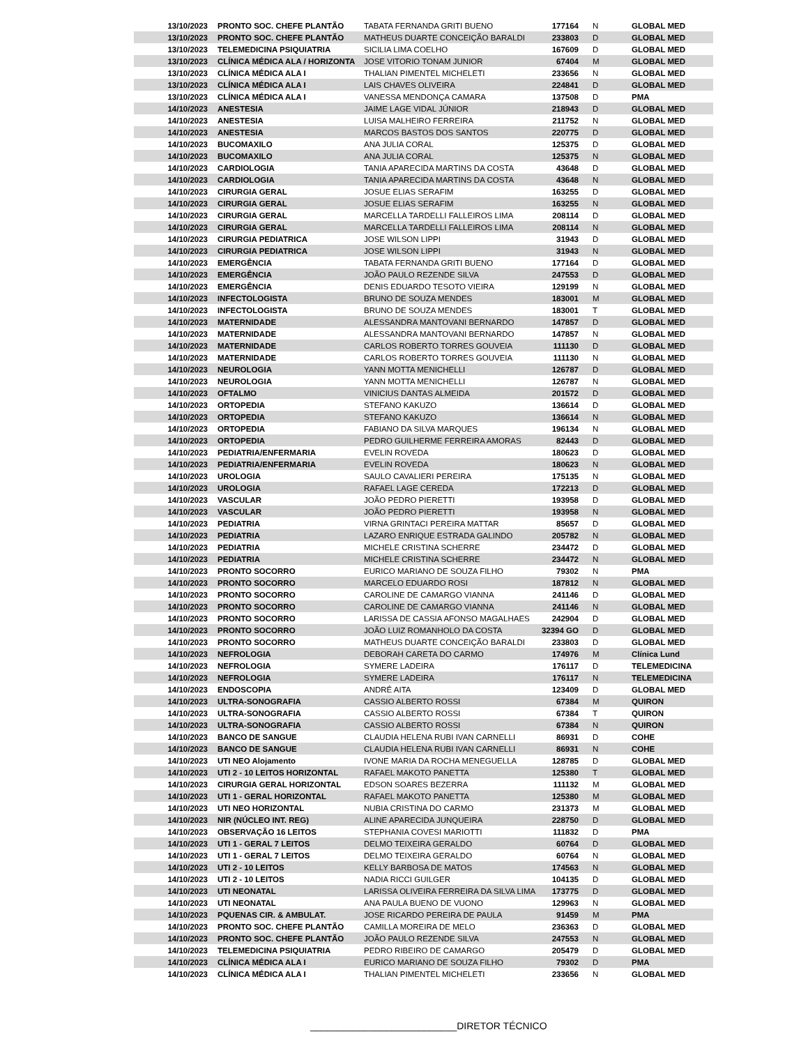| 13/10/2023 | PRONTO SOC. CHEFE PLANTÃO | TABATA FERNANDA GRITI BUENO | 177164 | N | GLOBAL MED |
| 13/10/2023 | PRONTO SOC. CHEFE PLANTÃO | MATHEUS DUARTE CONCEIÇÃO BARALDI | 233803 | D | GLOBAL MED |
| 13/10/2023 | TELEMEDICINA PSIQUIATRIA | SICILIA LIMA COELHO | 167609 | D | GLOBAL MED |
| 13/10/2023 | CLÍNICA MÉDICA ALA / HORIZONTA | JOSE VITORIO TONAM JUNIOR | 67404 | M | GLOBAL MED |
| 13/10/2023 | CLÍNICA MÉDICA ALA I | THALIAN PIMENTEL MICHELETI | 233656 | N | GLOBAL MED |
| 13/10/2023 | CLÍNICA MÉDICA ALA I | LAIS CHAVES OLIVEIRA | 224841 | D | GLOBAL MED |
| 13/10/2023 | CLÍNICA MÉDICA ALA I | VANESSA MENDONÇA CAMARA | 137508 | D | PMA |
| 14/10/2023 | ANESTESIA | JAIME LAGE VIDAL JÚNIOR | 218943 | D | GLOBAL MED |
| 14/10/2023 | ANESTESIA | LUISA MALHEIRO FERREIRA | 211752 | N | GLOBAL MED |
| 14/10/2023 | ANESTESIA | MARCOS BASTOS DOS SANTOS | 220775 | D | GLOBAL MED |
| 14/10/2023 | BUCOMAXILO | ANA JULIA CORAL | 125375 | D | GLOBAL MED |
| 14/10/2023 | BUCOMAXILO | ANA JULIA CORAL | 125375 | N | GLOBAL MED |
| 14/10/2023 | CARDIOLOGIA | TANIA APARECIDA MARTINS DA COSTA | 43648 | D | GLOBAL MED |
| 14/10/2023 | CARDIOLOGIA | TANIA APARECIDA MARTINS DA COSTA | 43648 | N | GLOBAL MED |
| 14/10/2023 | CIRURGIA GERAL | JOSUE ELIAS SERAFIM | 163255 | D | GLOBAL MED |
| 14/10/2023 | CIRURGIA GERAL | JOSUE ELIAS SERAFIM | 163255 | N | GLOBAL MED |
| 14/10/2023 | CIRURGIA GERAL | MARCELLA TARDELLI FALLEIROS LIMA | 208114 | D | GLOBAL MED |
| 14/10/2023 | CIRURGIA GERAL | MARCELLA TARDELLI FALLEIROS LIMA | 208114 | N | GLOBAL MED |
| 14/10/2023 | CIRURGIA PEDIATRICA | JOSE WILSON LIPPI | 31943 | D | GLOBAL MED |
| 14/10/2023 | CIRURGIA PEDIATRICA | JOSE WILSON LIPPI | 31943 | N | GLOBAL MED |
| 14/10/2023 | EMERGÊNCIA | TABATA FERNANDA GRITI BUENO | 177164 | D | GLOBAL MED |
| 14/10/2023 | EMERGÊNCIA | JOÃO PAULO REZENDE SILVA | 247553 | D | GLOBAL MED |
| 14/10/2023 | EMERGÊNCIA | DENIS EDUARDO TESOTO VIEIRA | 129199 | N | GLOBAL MED |
| 14/10/2023 | INFECTOLOGISTA | BRUNO DE SOUZA MENDES | 183001 | M | GLOBAL MED |
| 14/10/2023 | INFECTOLOGISTA | BRUNO DE SOUZA MENDES | 183001 | T | GLOBAL MED |
| 14/10/2023 | MATERNIDADE | ALESSANDRA MANTOVANI BERNARDO | 147857 | D | GLOBAL MED |
| 14/10/2023 | MATERNIDADE | ALESSANDRA MANTOVANI BERNARDO | 147857 | N | GLOBAL MED |
| 14/10/2023 | MATERNIDADE | CARLOS ROBERTO TORRES GOUVEIA | 111130 | D | GLOBAL MED |
| 14/10/2023 | MATERNIDADE | CARLOS ROBERTO TORRES GOUVEIA | 111130 | N | GLOBAL MED |
| 14/10/2023 | NEUROLOGIA | YANN MOTTA MENICHELLI | 126787 | D | GLOBAL MED |
| 14/10/2023 | NEUROLOGIA | YANN MOTTA MENICHELLI | 126787 | N | GLOBAL MED |
| 14/10/2023 | OFTALMO | VINICIUS DANTAS ALMEIDA | 201572 | D | GLOBAL MED |
| 14/10/2023 | ORTOPEDIA | STEFANO KAKUZO | 136614 | D | GLOBAL MED |
| 14/10/2023 | ORTOPEDIA | STEFANO KAKUZO | 136614 | N | GLOBAL MED |
| 14/10/2023 | ORTOPEDIA | FABIANO DA SILVA MARQUES | 196134 | N | GLOBAL MED |
| 14/10/2023 | ORTOPEDIA | PEDRO GUILHERME FERREIRA AMORAS | 82443 | D | GLOBAL MED |
| 14/10/2023 | PEDIATRIA/ENFERMARIA | EVELIN ROVEDA | 180623 | D | GLOBAL MED |
| 14/10/2023 | PEDIATRIA/ENFERMARIA | EVELIN ROVEDA | 180623 | N | GLOBAL MED |
| 14/10/2023 | UROLOGIA | SAULO CAVALIERI PEREIRA | 175135 | N | GLOBAL MED |
| 14/10/2023 | UROLOGIA | RAFAEL LAGE CEREDA | 172213 | D | GLOBAL MED |
| 14/10/2023 | VASCULAR | JOÃO PEDRO PIERETTI | 193958 | D | GLOBAL MED |
| 14/10/2023 | VASCULAR | JOÃO PEDRO PIERETTI | 193958 | N | GLOBAL MED |
| 14/10/2023 | PEDIATRIA | VIRNA GRINTACI PEREIRA MATTAR | 85657 | D | GLOBAL MED |
| 14/10/2023 | PEDIATRIA | LAZARO ENRIQUE ESTRADA GALINDO | 205782 | N | GLOBAL MED |
| 14/10/2023 | PEDIATRIA | MICHELE CRISTINA SCHERRE | 234472 | D | GLOBAL MED |
| 14/10/2023 | PEDIATRIA | MICHELE CRISTINA SCHERRE | 234472 | N | GLOBAL MED |
| 14/10/2023 | PRONTO SOCORRO | EURICO MARIANO DE SOUZA FILHO | 79302 | N | PMA |
| 14/10/2023 | PRONTO SOCORRO | MARCELO EDUARDO ROSI | 187812 | N | GLOBAL MED |
| 14/10/2023 | PRONTO SOCORRO | CAROLINE DE CAMARGO VIANNA | 241146 | D | GLOBAL MED |
| 14/10/2023 | PRONTO SOCORRO | CAROLINE DE CAMARGO VIANNA | 241146 | N | GLOBAL MED |
| 14/10/2023 | PRONTO SOCORRO | LARISSA DE CASSIA AFONSO MAGALHAES | 242904 | D | GLOBAL MED |
| 14/10/2023 | PRONTO SOCORRO | JOÃO LUIZ ROMANHOLO DA COSTA | 32394 GO | D | GLOBAL MED |
| 14/10/2023 | PRONTO SOCORRO | MATHEUS DUARTE CONCEIÇÃO BARALDI | 233803 | D | GLOBAL MED |
| 14/10/2023 | NEFROLOGIA | DEBORAH CARETA DO CARMO | 174976 | M | Clínica Lund |
| 14/10/2023 | NEFROLOGIA | SYMERE LADEIRA | 176117 | D | TELEMEDICINA |
| 14/10/2023 | NEFROLOGIA | SYMERE LADEIRA | 176117 | N | TELEMEDICINA |
| 14/10/2023 | ENDOSCOPIA | ANDRÉ AITA | 123409 | D | GLOBAL MED |
| 14/10/2023 | ULTRA-SONOGRAFIA | CASSIO ALBERTO ROSSI | 67384 | M | QUIRON |
| 14/10/2023 | ULTRA-SONOGRAFIA | CASSIO ALBERTO ROSSI | 67384 | T | QUIRON |
| 14/10/2023 | ULTRA-SONOGRAFIA | CASSIO ALBERTO ROSSI | 67384 | N | QUIRON |
| 14/10/2023 | BANCO DE SANGUE | CLAUDIA HELENA RUBI IVAN CARNELLI | 86931 | D | COHE |
| 14/10/2023 | BANCO DE SANGUE | CLAUDIA HELENA RUBI IVAN CARNELLI | 86931 | N | COHE |
| 14/10/2023 | UTI NEO Alojamento | IVONE MARIA DA ROCHA MENEGUELLA | 128785 | D | GLOBAL MED |
| 14/10/2023 | UTI 2 - 10 LEITOS HORIZONTAL | RAFAEL MAKOTO PANETTA | 125380 | T | GLOBAL MED |
| 14/10/2023 | CIRURGIA GERAL HORIZONTAL | EDSON SOARES BEZERRA | 111132 | M | GLOBAL MED |
| 14/10/2023 | UTI 1 - GERAL HORIZONTAL | RAFAEL MAKOTO PANETTA | 125380 | M | GLOBAL MED |
| 14/10/2023 | UTI NEO HORIZONTAL | NUBIA CRISTINA DO CARMO | 231373 | M | GLOBAL MED |
| 14/10/2023 | NIR (NÚCLEO INT. REG) | ALINE APARECIDA JUNQUEIRA | 228750 | D | GLOBAL MED |
| 14/10/2023 | OBSERVAÇÃO 16 LEITOS | STEPHANIA COVESI MARIOTTI | 111832 | D | PMA |
| 14/10/2023 | UTI 1 - GERAL 7 LEITOS | DELMO TEIXEIRA GERALDO | 60764 | D | GLOBAL MED |
| 14/10/2023 | UTI 1 - GERAL 7 LEITOS | DELMO TEIXEIRA GERALDO | 60764 | N | GLOBAL MED |
| 14/10/2023 | UTI 2 - 10 LEITOS | KELLY BARBOSA DE MATOS | 174563 | N | GLOBAL MED |
| 14/10/2023 | UTI 2 - 10 LEITOS | NADIA RICCI GUILGER | 104135 | D | GLOBAL MED |
| 14/10/2023 | UTI NEONATAL | LARISSA OLIVEIRA FERREIRA DA SILVA LIMA | 173775 | D | GLOBAL MED |
| 14/10/2023 | UTI NEONATAL | ANA PAULA BUENO DE VUONO | 129963 | N | GLOBAL MED |
| 14/10/2023 | PQUENAS CIR. & AMBULAT. | JOSE RICARDO PEREIRA DE PAULA | 91459 | M | PMA |
| 14/10/2023 | PRONTO SOC. CHEFE PLANTÃO | CAMILLA MOREIRA DE MELO | 236363 | D | GLOBAL MED |
| 14/10/2023 | PRONTO SOC. CHEFE PLANTÃO | JOÃO PAULO REZENDE SILVA | 247553 | N | GLOBAL MED |
| 14/10/2023 | TELEMEDICINA PSIQUIATRIA | PEDRO RIBEIRO DE CAMARGO | 205479 | D | GLOBAL MED |
| 14/10/2023 | CLÍNICA MÉDICA ALA I | EURICO MARIANO DE SOUZA FILHO | 79302 | D | PMA |
| 14/10/2023 | CLÍNICA MÉDICA ALA I | THALIAN PIMENTEL MICHELETI | 233656 | N | GLOBAL MED |
___________________________DIRETOR TÉCNICO